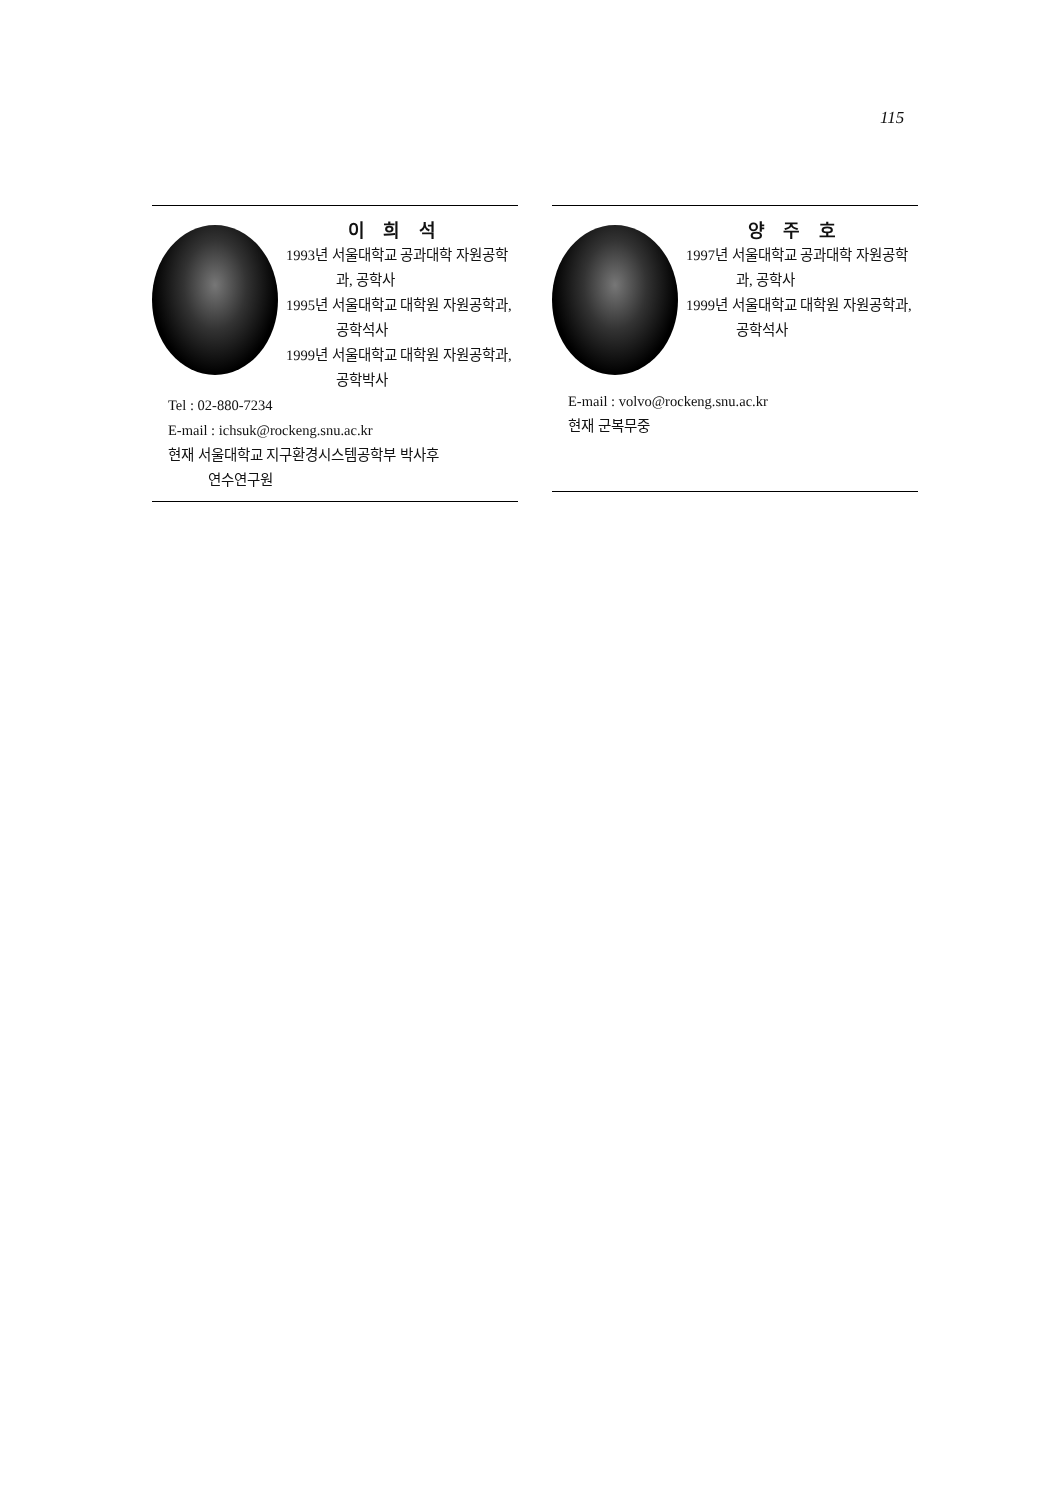115
이 희 석
1993년 서울대학교 공과대학 자원공학과, 공학사
1995년 서울대학교 대학원 자원공학과, 공학석사
1999년 서울대학교 대학원 자원공학과, 공학박사
Tel : 02-880-7234
E-mail : ichsuk@rockeng.snu.ac.kr
현재 서울대학교 지구환경시스템공학부 박사후
연수연구원
양 주 호
1997년 서울대학교 공과대학 자원공학과, 공학사
1999년 서울대학교 대학원 자원공학과, 공학석사
E-mail : volvo@rockeng.snu.ac.kr
현재 군복무중